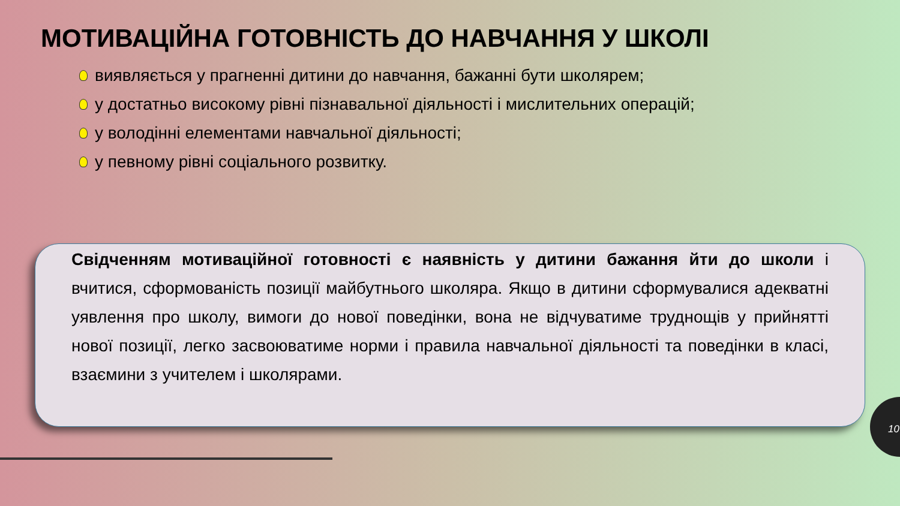МОТИВАЦІЙНА ГОТОВНІСТЬ ДО НАВЧАННЯ У ШКОЛІ
виявляється у прагненні дитини до навчання, бажанні бути школярем;
у достатньо високому рівні пізнавальної діяльності і мислительних операцій;
у володінні елементами навчальної діяльності;
у певному рівні соціального розвитку.
Свідченням мотиваційної готовності є наявність у дитини бажання йти до школи і вчитися, сформованість позиції майбутнього школяра. Якщо в дитини сформувалися адекватні уявлення про школу, вимоги до нової поведінки, вона не відчуватиме труднощів у прийнятті нової позиції, легко засвоюватиме норми і правила навчальної діяльності та поведінки в класі, взаємини з учителем і школярами.
10